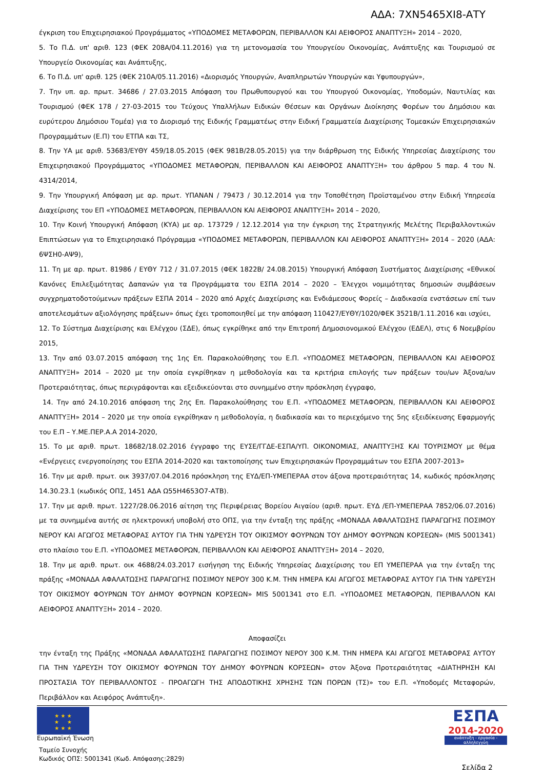ΑΔΑ: 7ΧΝ5465ΧΙ8-ΑΤΥ
έγκριση του Επιχειρησιακού Προγράμματος «ΥΠΟΔΟΜΕΣ ΜΕΤΑΦΟΡΩΝ, ΠΕΡΙΒΑΛΛΟΝ ΚΑΙ ΑΕΙΦΟΡΟΣ ΑΝΑΠΤΥΞΗ» 2014 – 2020,
5. Το Π.Δ. υπ' αριθ. 123 (ΦΕΚ 208Α/04.11.2016) για τη μετονομασία του Υπουργείου Οικονομίας, Ανάπτυξης και Τουρισμού σε Υπουργείο Οικονομίας και Ανάπτυξης,
6. Το Π.Δ. υπ' αριθ. 125 (ΦΕΚ 210Α/05.11.2016) «Διορισμός Υπουργών, Αναπληρωτών Υπουργών και Υφυπουργών»,
7. Την υπ. αρ. πρωτ. 34686 / 27.03.2015 Απόφαση του Πρωθυπουργού και του Υπουργού Οικονομίας, Υποδομών, Ναυτιλίας και Τουρισμού (ΦΕΚ 178 / 27-03-2015 του Τεύχους Υπαλλήλων Ειδικών Θέσεων και Οργάνων Διοίκησης Φορέων του Δημόσιου και ευρύτερου Δημόσιου Τομέα) για το Διορισμό της Ειδικής Γραμματέως στην Ειδική Γραμματεία Διαχείρισης Τομεακών Επιχειρησιακών Προγραμμάτων (Ε.Π) του ΕΤΠΑ και ΤΣ,
8. Την ΥΑ με αριθ. 53683/ΕΥΘΥ 459/18.05.2015 (ΦΕΚ 981Β/28.05.2015) για την διάρθρωση της Ειδικής Υπηρεσίας Διαχείρισης του Επιχειρησιακού Προγράμματος «ΥΠΟΔΟΜΕΣ ΜΕΤΑΦΟΡΩΝ, ΠΕΡΙΒΑΛΛΟΝ ΚΑΙ ΑΕΙΦΟΡΟΣ ΑΝΑΠΤΥΞΗ» του άρθρου 5 παρ. 4 του Ν. 4314/2014,
9. Την Υπουργική Απόφαση με αρ. πρωτ. ΥΠΑΝΑΝ / 79473 / 30.12.2014 για την Τοποθέτηση Προϊσταμένου στην Ειδική Υπηρεσία Διαχείρισης του ΕΠ «ΥΠΟΔΟΜΕΣ ΜΕΤΑΦΟΡΩΝ, ΠΕΡΙΒΑΛΛΟΝ ΚΑΙ ΑΕΙΦΟΡΟΣ ΑΝΑΠΤΥΞΗ» 2014 – 2020,
10. Την Κοινή Υπουργική Απόφαση (ΚΥΑ) με αρ. 173729 / 12.12.2014 για την έγκριση της Στρατηγικής Μελέτης Περιβαλλοντικών Επιπτώσεων για το Επιχειρησιακό Πρόγραμμα «ΥΠΟΔΟΜΕΣ ΜΕΤΑΦΟΡΩΝ, ΠΕΡΙΒΑΛΛΟΝ ΚΑΙ ΑΕΙΦΟΡΟΣ ΑΝΑΠΤΥΞΗ» 2014 – 2020 (ΑΔΑ: 6ΨΣΗ0-ΑΨ9),
11. Τη με αρ. πρωτ. 81986 / ΕΥΘΥ 712 / 31.07.2015 (ΦΕΚ 1822Β/ 24.08.2015) Υπουργική Απόφαση Συστήματος Διαχείρισης «Εθνικοί Κανόνες Επιλεξιμότητας Δαπανών για τα Προγράμματα του ΕΣΠΑ 2014 – 2020 – Έλεγχοι νομιμότητας δημοσιών συμβάσεων συγχρηματοδοτούμενων πράξεων ΕΣΠΑ 2014 – 2020 από Αρχές Διαχείρισης και Ενδιάμεσους Φορείς – Διαδικασία ενστάσεων επί των αποτελεσμάτων αξιολόγησης πράξεων» όπως έχει τροποποιηθεί με την απόφαση 110427/ΕΥΘΥ/1020/ΦΕΚ 3521Β/1.11.2016 και ισχύει,
12. Το Σύστημα Διαχείρισης και Ελέγχου (ΣΔΕ), όπως εγκρίθηκε από την Επιτροπή Δημοσιονομικού Ελέγχου (ΕΔΕΛ), στις 6 Νοεμβρίου 2015,
13. Την από 03.07.2015 απόφαση της 1ης Επ. Παρακολούθησης του Ε.Π. «ΥΠΟΔΟΜΕΣ ΜΕΤΑΦΟΡΩΝ, ΠΕΡΙΒΑΛΛΟΝ ΚΑΙ ΑΕΙΦΟΡΟΣ ΑΝΑΠΤΥΞΗ» 2014 – 2020 με την οποία εγκρίθηκαν η μεθοδολογία και τα κριτήρια επιλογής των πράξεων του/ων Άξονα/ων Προτεραιότητας, όπως περιγράφονται και εξειδικεύονται στο συνημμένο στην πρόσκληση έγγραφο,
14. Την από 24.10.2016 απόφαση της 2ης Επ. Παρακολούθησης του Ε.Π. «ΥΠΟΔΟΜΕΣ ΜΕΤΑΦΟΡΩΝ, ΠΕΡΙΒΑΛΛΟΝ ΚΑΙ ΑΕΙΦΟΡΟΣ ΑΝΑΠΤΥΞΗ» 2014 – 2020 με την οποία εγκρίθηκαν η μεθοδολογία, η διαδικασία και το περιεχόμενο της 5ης εξειδίκευσης Εφαρμογής του Ε.Π – Υ.ΜΕ.ΠΕΡ.Α.Α 2014-2020,
15. Το με αριθ. πρωτ. 18682/18.02.2016 έγγραφο της ΕΥΣΕ/ΓΓΔΕ-ΕΣΠΑ/ΥΠ. ΟΙΚΟΝΟΜΙΑΣ, ΑΝΑΠΤΥΞΗΣ ΚΑΙ ΤΟΥΡΙΣΜΟΥ με θέμα «Ενέργειες ενεργοποίησης του ΕΣΠΑ 2014-2020 και τακτοποίησης των Επιχειρησιακών Προγραμμάτων του ΕΣΠΑ 2007-2013»
16. Την με αριθ. πρωτ. οικ 3937/07.04.2016 πρόσκληση της ΕΥΔ/ΕΠ-ΥΜΕΠΕΡΑΑ στον άξονα προτεραιότητας 14, κωδικός πρόσκλησης 14.30.23.1 (κωδικός ΟΠΣ, 1451 ΑΔΑ Ω55Η4653Ο7-ΑΤΒ).
17. Την με αριθ. πρωτ. 1227/28.06.2016 αίτηση της Περιφέρειας Βορείου Αιγαίου (αριθ. πρωτ. ΕΥΔ /ΕΠ-ΥΜΕΠΕΡΑΑ 7852/06.07.2016) με τα συνημμένα αυτής σε ηλεκτρονική υποβολή στο ΟΠΣ, για την ένταξη της πράξης «ΜΟΝΑΔΑ ΑΦΑΛΑΤΩΣΗΣ ΠΑΡΑΓΩΓΗΣ ΠΟΣΙΜΟΥ ΝΕΡΟΥ ΚΑΙ ΑΓΩΓΟΣ ΜΕΤΑΦΟΡΑΣ ΑΥΤΟΥ ΓΙΑ ΤΗΝ ΥΔΡΕΥΣΗ ΤΟΥ ΟΙΚΙΣΜΟΥ ΦΟΥΡΝΩΝ ΤΟΥ ΔΗΜΟΥ ΦΟΥΡΝΩΝ ΚΟΡΣΕΩΝ» (MIS 5001341) στο πλαίσιο του Ε.Π. «ΥΠΟΔΟΜΕΣ ΜΕΤΑΦΟΡΩΝ, ΠΕΡΙΒΑΛΛΟΝ ΚΑΙ ΑΕΙΦΟΡΟΣ ΑΝΑΠΤΥΞΗ» 2014 – 2020,
18. Την με αριθ. πρωτ. οικ 4688/24.03.2017 εισήγηση της Ειδικής Υπηρεσίας Διαχείρισης του ΕΠ ΥΜΕΠΕΡΑΑ για την ένταξη της πράξης «ΜΟΝΑΔΑ ΑΦΑΛΑΤΩΣΗΣ ΠΑΡΑΓΩΓΗΣ ΠΟΣΙΜΟΥ ΝΕΡΟΥ 300 Κ.Μ. ΤΗΝ ΗΜΕΡΑ ΚΑΙ ΑΓΩΓΟΣ ΜΕΤΑΦΟΡΑΣ ΑΥΤΟΥ ΓΙΑ ΤΗΝ ΥΔΡΕΥΣΗ ΤΟΥ ΟΙΚΙΣΜΟΥ ΦΟΥΡΝΩΝ ΤΟΥ ΔΗΜΟΥ ΦΟΥΡΝΩΝ ΚΟΡΣΕΩΝ» MIS 5001341 στο Ε.Π. «ΥΠΟΔΟΜΕΣ ΜΕΤΑΦΟΡΩΝ, ΠΕΡΙΒΑΛΛΟΝ ΚΑΙ ΑΕΙΦΟΡΟΣ ΑΝΑΠΤΥΞΗ» 2014 – 2020.
Αποφασίζει
την ένταξη της Πράξης «ΜΟΝΑΔΑ ΑΦΑΛΑΤΩΣΗΣ ΠΑΡΑΓΩΓΗΣ ΠΟΣΙΜΟΥ ΝΕΡΟΥ 300 Κ.Μ. ΤΗΝ ΗΜΕΡΑ ΚΑΙ ΑΓΩΓΟΣ ΜΕΤΑΦΟΡΑΣ ΑΥΤΟΥ ΓΙΑ ΤΗΝ ΥΔΡΕΥΣΗ ΤΟΥ ΟΙΚΙΣΜΟΥ ΦΟΥΡΝΩΝ ΤΟΥ ΔΗΜΟΥ ΦΟΥΡΝΩΝ ΚΟΡΣΕΩΝ» στον Άξονα Προτεραιότητας «ΔΙΑΤΗΡΗΣΗ ΚΑΙ ΠΡΟΣΤΑΣΙΑ ΤΟΥ ΠΕΡΙΒΑΛΛΟΝΤΟΣ - ΠΡΟΑΓΩΓΗ ΤΗΣ ΑΠΟΔΟΤΙΚΗΣ ΧΡΗΣΗΣ ΤΩΝ ΠΟΡΩΝ (ΤΣ)» του Ε.Π. «Υποδομές Μεταφορών, Περιβάλλον και Αειφόρος Ανάπτυξη».
★ ★ ★
★ ★
★ ★ ★
Ευρωπαϊκή Ένωση
Ταμείο Συνοχής
Κωδικός ΟΠΣ: 5001341 (Κωδ. Απόφασης:2829)
ΕΣΠΑ
2014-2020
ανάπτυξη - εργασία - αλληλεγγύη
Σελίδα 2